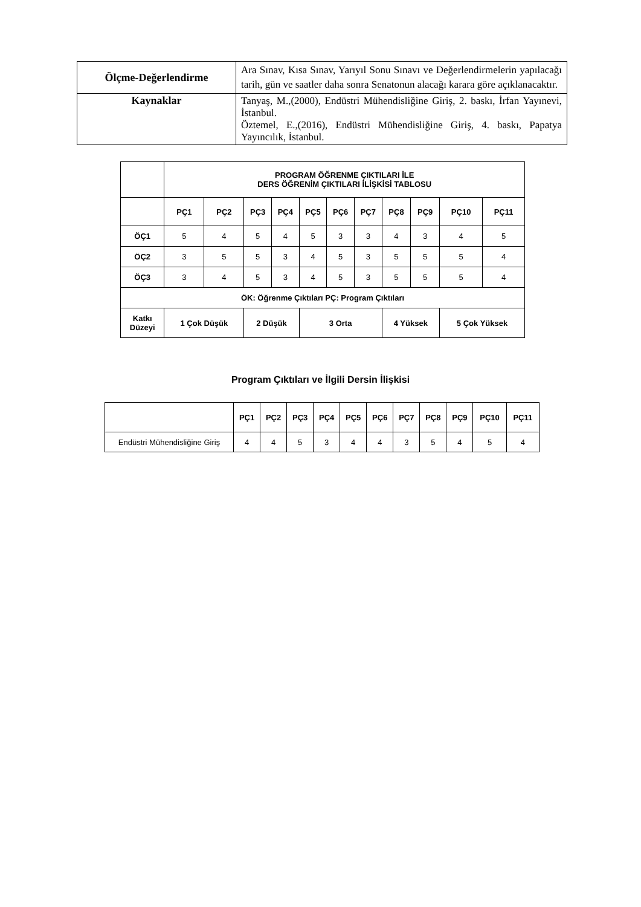| Ölçme-Değerlendirme | Ara Sınav, Kısa Sınav, Yarıyıl Sonu Sınavı ve Değerlendirmelerin yapılacağı tarih, gün ve saatler daha sonra Senatonun alacağı karara göre açıklanacaktır. |
| Kaynaklar | Tanyaş, M.,(2000), Endüstri Mühendisliğine Giriş, 2. baskı, İrfan Yayınevi, İstanbul. Öztemel, E.,(2016), Endüstri Mühendisliğine Giriş, 4. baskı, Papatya Yayıncılık, İstanbul. |
| | PROGRAM ÖĞRENME ÇIKTILARI İLE DERS ÖĞRENİM ÇIKTILARI İLİŞKİSİ TABLOSU | | | | | | | | | | |
| | PÇ1 | PÇ2 | PÇ3 | PÇ4 | PÇ5 | PÇ6 | PÇ7 | PÇ8 | PÇ9 | PÇ10 | PÇ11 |
| ÖÇ1 | 5 | 4 | 5 | 4 | 5 | 3 | 3 | 4 | 3 | 4 | 5 |
| ÖÇ2 | 3 | 5 | 5 | 3 | 4 | 5 | 3 | 5 | 5 | 5 | 4 |
| ÖÇ3 | 3 | 4 | 5 | 3 | 4 | 5 | 3 | 5 | 5 | 5 | 4 |
| ÖK: Öğrenme Çıktıları PÇ: Program Çıktıları | | | | | | | | | | | |
| Katkı Düzeyi | 1 Çok Düşük | | 2 Düşük | | 3 Orta | | | 4 Yüksek | | 5 Çok Yüksek | |
Program Çıktıları ve İlgili Dersin İlişkisi
| | PÇ1 | PÇ2 | PÇ3 | PÇ4 | PÇ5 | PÇ6 | PÇ7 | PÇ8 | PÇ9 | PÇ10 | PÇ11 |
| Endüstri Mühendisliğine Giriş | 4 | 4 | 5 | 3 | 4 | 4 | 3 | 5 | 4 | 5 | 4 |